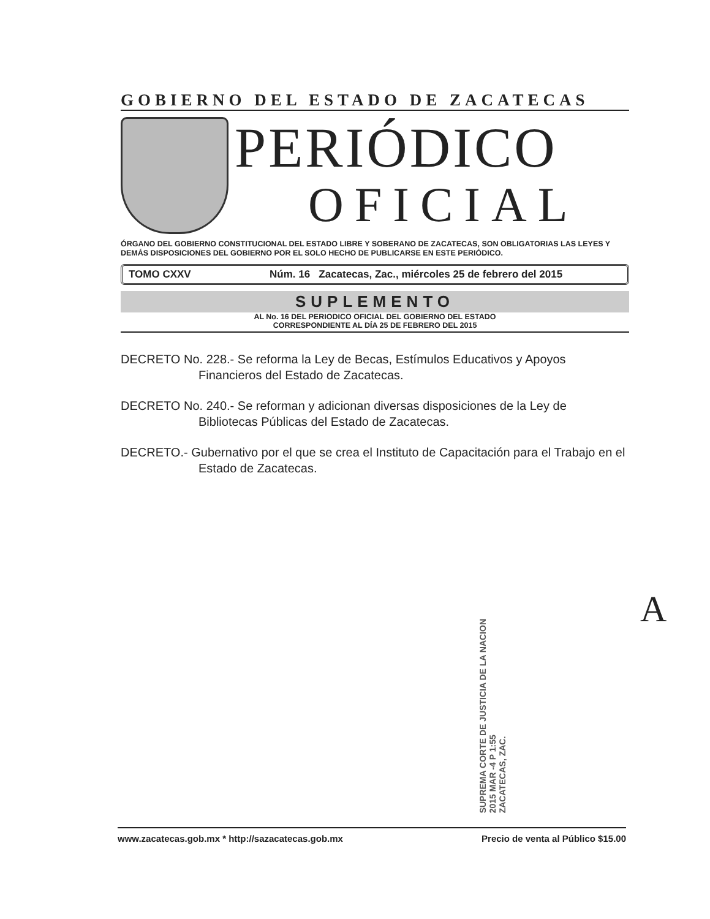GOBIERNO DEL ESTADO DE ZACATECAS
PERIÓDICO
OFICIAL
ÓRGANO DEL GOBIERNO CONSTITUCIONAL DEL ESTADO LIBRE Y SOBERANO DE ZACATECAS, SON OBLIGATORIAS LAS LEYES Y DEMÁS DISPOSICIONES DEL GOBIERNO POR EL SOLO HECHO DE PUBLICARSE EN ESTE PERIÓDICO.
TOMO CXXV Núm. 16 Zacatecas, Zac., miércoles 25 de febrero del 2015
SUPLEMENTO
AL No. 16 DEL PERIODICO OFICIAL DEL GOBIERNO DEL ESTADO
CORRESPONDIENTE AL DÍA 25 DE FEBRERO DEL 2015
DECRETO No. 228.- Se reforma la Ley de Becas, Estímulos Educativos y Apoyos Financieros del Estado de Zacatecas.
DECRETO No. 240.- Se reforman y adicionan diversas disposiciones de la Ley de Bibliotecas Públicas del Estado de Zacatecas.
DECRETO.- Gubernativo por el que se crea el Instituto de Capacitación para el Trabajo en el Estado de Zacatecas.
SUPREMA CORTE DE JUSTICIA DE LA NACION
2015 MAR -4 P 1:55
ZACATECAS, ZAC.
A
www.zacatecas.gob.mx * http://sazacatecas.gob.mx Precio de venta al Público $15.00